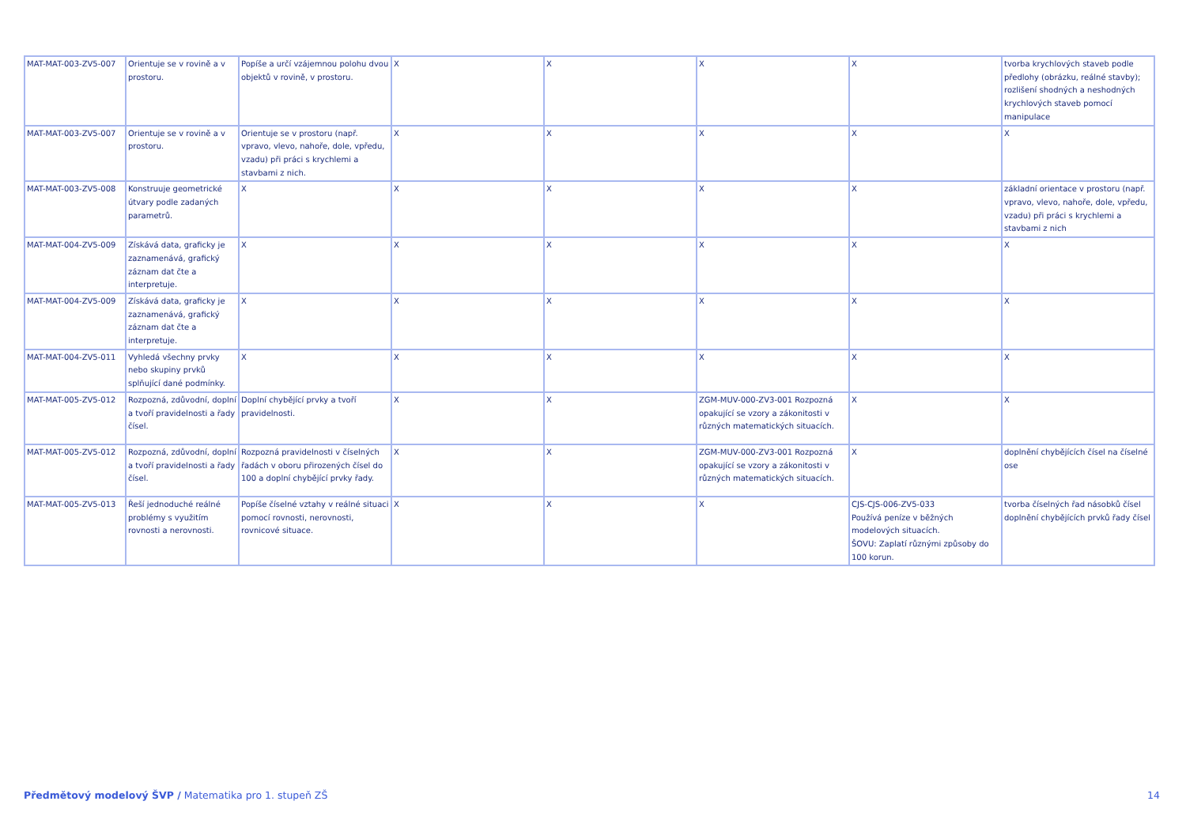| MAT-MAT-003-ZV5-007 | Orientuje se v rovině a v prostoru. | Popíše a určí vzájemnou polohu dvou objektů v rovině, v prostoru. | X | X | X | X | tvorba krychlových staveb podle předlohy (obrázku, reálné stavby); rozlišení shodných a neshodných krychlových staveb pomocí manipulace |
| MAT-MAT-003-ZV5-007 | Orientuje se v rovině a v prostoru. | Orientuje se v prostoru (např. vpravo, vlevo, nahoře, dole, vpředu, vzadu) při práci s krychlemi a stavbami z nich. | X | X | X | X | X |
| MAT-MAT-003-ZV5-008 | Konstruuje geometrické útvary podle zadaných parametrů. | X | X | X | X | X | základní orientace v prostoru (např. vpravo, vlevo, nahoře, dole, vpředu, vzadu) při práci s krychlemi a stavbami z nich |
| MAT-MAT-004-ZV5-009 | Získává data, graficky je zaznamenává, grafický záznam dat čte a interpretuje. | X | X | X | X | X | X |
| MAT-MAT-004-ZV5-009 | Získává data, graficky je zaznamenává, grafický záznam dat čte a interpretuje. | X | X | X | X | X | X |
| MAT-MAT-004-ZV5-011 | Vyhledá všechny prvky nebo skupiny prvků splňující dané podmínky. | X | X | X | X | X | X |
| MAT-MAT-005-ZV5-012 | Rozpozná, zdůvodní, doplní a tvoří pravidelnosti a řady čísel. | Doplní chybějící prvky a tvoří pravidelnosti. | X | X | ZGM-MUV-000-ZV3-001 Rozpozná opakující se vzory a zákonitosti v různých matematických situacích. | X | X |
| MAT-MAT-005-ZV5-012 | Rozpozná, zdůvodní, doplní a tvoří pravidelnosti a řady čísel. | Rozpozná pravidelnosti v číselných řadách v oboru přirozených čísel do 100 a doplní chybějící prvky řady. | X | X | ZGM-MUV-000-ZV3-001 Rozpozná opakující se vzory a zákonitosti v různých matematických situacích. | X | doplnění chybějících čísel na číselné ose |
| MAT-MAT-005-ZV5-013 | Řeší jednoduché reálné problémy s využitím rovnosti a nerovnosti. | Popíše číselné vztahy v reálné situaci pomocí rovnosti, nerovnosti, rovnicové situace. | X | X | X | CJS-CJS-006-ZV5-033 Používá peníze v běžných modelových situacích. ŠOVU: Zaplatí různými způsoby do 100 korun. | tvorba číselných řad násobků čísel doplnění chybějících prvků řady čísel |
Předmětový modelový ŠVP / Matematika pro 1. stupeň ZŠ 14